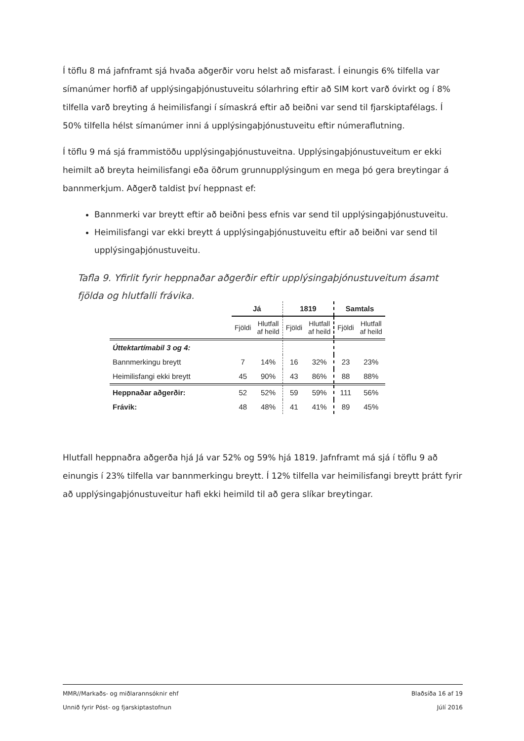Í töflu 8 má jafnframt sjá hvaða aðgerðir voru helst að misfarast. Í einungis 6% tilfella var símanúmer horfið af upplýsingaþjónustuveitu sólarhring eftir að SIM kort varð óvirkt og í 8% tilfella varð breyting á heimilisfangi í símaskrá eftir að beiðni var send til fjarskiptafélags. Í 50% tilfella hélst símanúmer inni á upplýsingaþjónustuveitu eftir númeraflutning.
Í töflu 9 má sjá frammistöðu upplýsingaþjónustuveitna. Upplýsingaþjónustuveitum er ekki heimilt að breyta heimilisfangi eða öðrum grunnupplýsingum en mega þó gera breytingar á bannmerkjum. Aðgerð taldist því heppnast ef:
Bannmerki var breytt eftir að beiðni þess efnis var send til upplýsingaþjónustuveitu.
Heimilisfangi var ekki breytt á upplýsingaþjónustuveitu eftir að beiðni var send til upplýsingaþjónustuveitu.
Tafla 9. Yfirlit fyrir heppnaðar aðgerðir eftir upplýsingaþjónustuveitum ásamt fjölda og hlutfalli frávika.
| | Já | | 1819 | | Samtals | |
| --- | --- | --- | --- | --- | --- | --- |
| | Fjöldi | Hlutfall af heild | Fjöldi | Hlutfall af heild | Fjöldi | Hlutfall af heild |
| Úttektartímabil 3 og 4: | | | | | | |
| Bannmerkingu breytt | 7 | 14% | 16 | 32% | 23 | 23% |
| Heimilisfangi ekki breytt | 45 | 90% | 43 | 86% | 88 | 88% |
| Heppnaðar aðgerðir: | 52 | 52% | 59 | 59% | 111 | 56% |
| Frávik: | 48 | 48% | 41 | 41% | 89 | 45% |
Hlutfall heppnaðra aðgerða hjá Já var 52% og 59% hjá 1819. Jafnframt má sjá í töflu 9 að einungis í 23% tilfella var bannmerkingu breytt. Í 12% tilfella var heimilisfangi breytt þrátt fyrir að upplýsingaþjónustuveitur hafi ekki heimild til að gera slíkar breytingar.
MMR//Markaðs- og miðlarannsóknir ehf Blaðsíða 16 af 19
Unnið fyrir Póst- og fjarskiptastofnun Júlí 2016